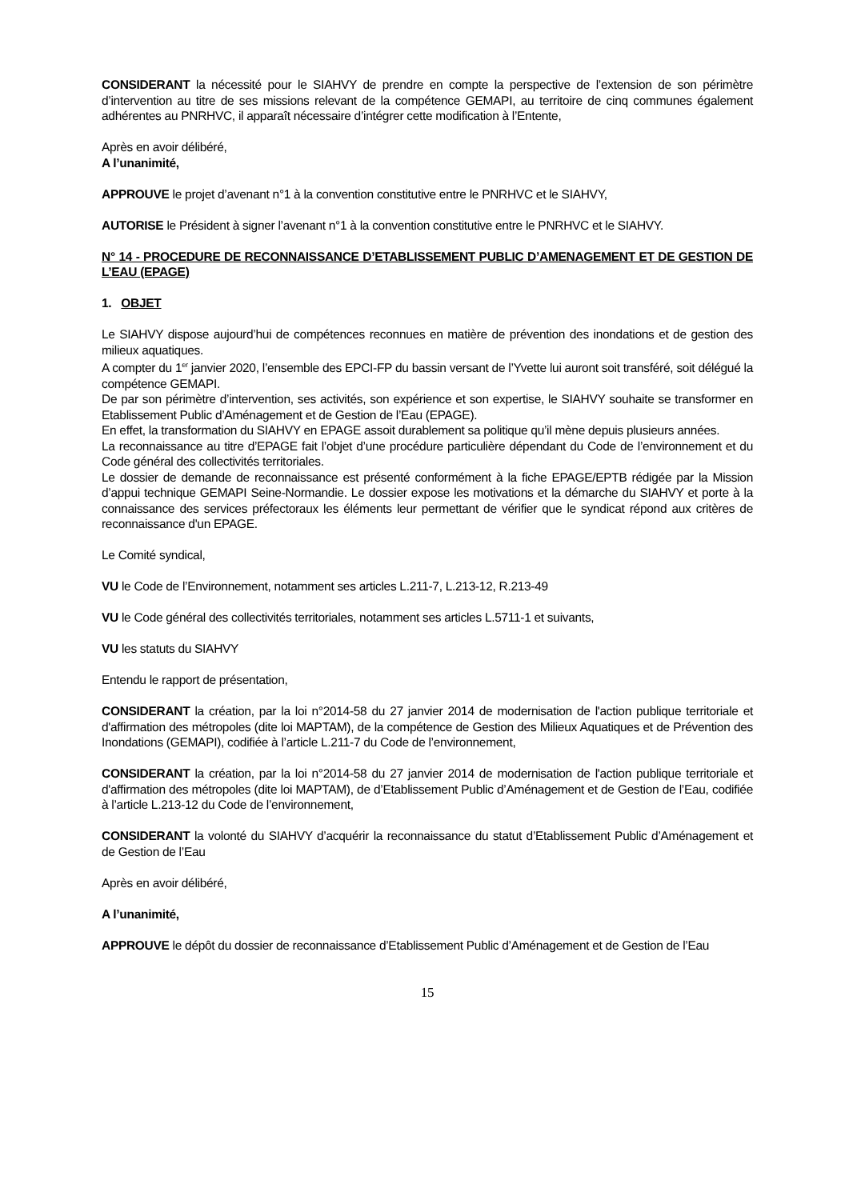CONSIDERANT la nécessité pour le SIAHVY de prendre en compte la perspective de l’extension de son périmètre d’intervention au titre de ses missions relevant de la compétence GEMAPI, au territoire de cinq communes également adhérentes au PNRHVC, il apparaît nécessaire d’intégrer cette modification à l’Entente,
Après en avoir délibéré,
A l’unanimité,
APPROUVE le projet d’avenant n°1 à la convention constitutive entre le PNRHVC et le SIAHVY,
AUTORISE le Président à signer l’avenant n°1 à la convention constitutive entre le PNRHVC et le SIAHVY.
N° 14 - PROCEDURE DE RECONNAISSANCE D’ETABLISSEMENT PUBLIC D’AMENAGEMENT ET DE GESTION DE L’EAU (EPAGE)
1. OBJET
Le SIAHVY dispose aujourd’hui de compétences reconnues en matière de prévention des inondations et de gestion des milieux aquatiques.
A compter du 1<sup>er</sup> janvier 2020, l’ensemble des EPCI-FP du bassin versant de l’Yvette lui auront soit transféré, soit délégué la compétence GEMAPI.
De par son périmètre d’intervention, ses activités, son expérience et son expertise, le SIAHVY souhaite se transformer en Etablissement Public d’Aménagement et de Gestion de l’Eau (EPAGE).
En effet, la transformation du SIAHVY en EPAGE assoit durablement sa politique qu’il mène depuis plusieurs années.
La reconnaissance au titre d’EPAGE fait l’objet d’une procédure particulière dépendant du Code de l’environnement et du Code général des collectivités territoriales.
Le dossier de demande de reconnaissance est présenté conformément à la fiche EPAGE/EPTB rédigée par la Mission d’appui technique GEMAPI Seine-Normandie. Le dossier expose les motivations et la démarche du SIAHVY et porte à la connaissance des services préfectoraux les éléments leur permettant de vérifier que le syndicat répond aux critères de reconnaissance d'un EPAGE.
Le Comité syndical,
VU le Code de l’Environnement, notamment ses articles L.211-7, L.213-12, R.213-49
VU le Code général des collectivités territoriales, notamment ses articles L.5711-1 et suivants,
VU les statuts du SIAHVY
Entendu le rapport de présentation,
CONSIDERANT la création, par la loi n°2014-58 du 27 janvier 2014 de modernisation de l'action publique territoriale et d'affirmation des métropoles (dite loi MAPTAM), de la compétence de Gestion des Milieux Aquatiques et de Prévention des Inondations (GEMAPI), codifiée à l’article L.211-7 du Code de l’environnement,
CONSIDERANT la création, par la loi n°2014-58 du 27 janvier 2014 de modernisation de l'action publique territoriale et d'affirmation des métropoles (dite loi MAPTAM), de d’Etablissement Public d’Aménagement et de Gestion de l’Eau, codifiée à l’article L.213-12 du Code de l’environnement,
CONSIDERANT la volonté du SIAHVY d’acquérir la reconnaissance du statut d’Etablissement Public d’Aménagement et de Gestion de l’Eau
Après en avoir délibéré,
A l’unanimité,
APPROUVE le dépôt du dossier de reconnaissance d’Etablissement Public d’Aménagement et de Gestion de l’Eau
15